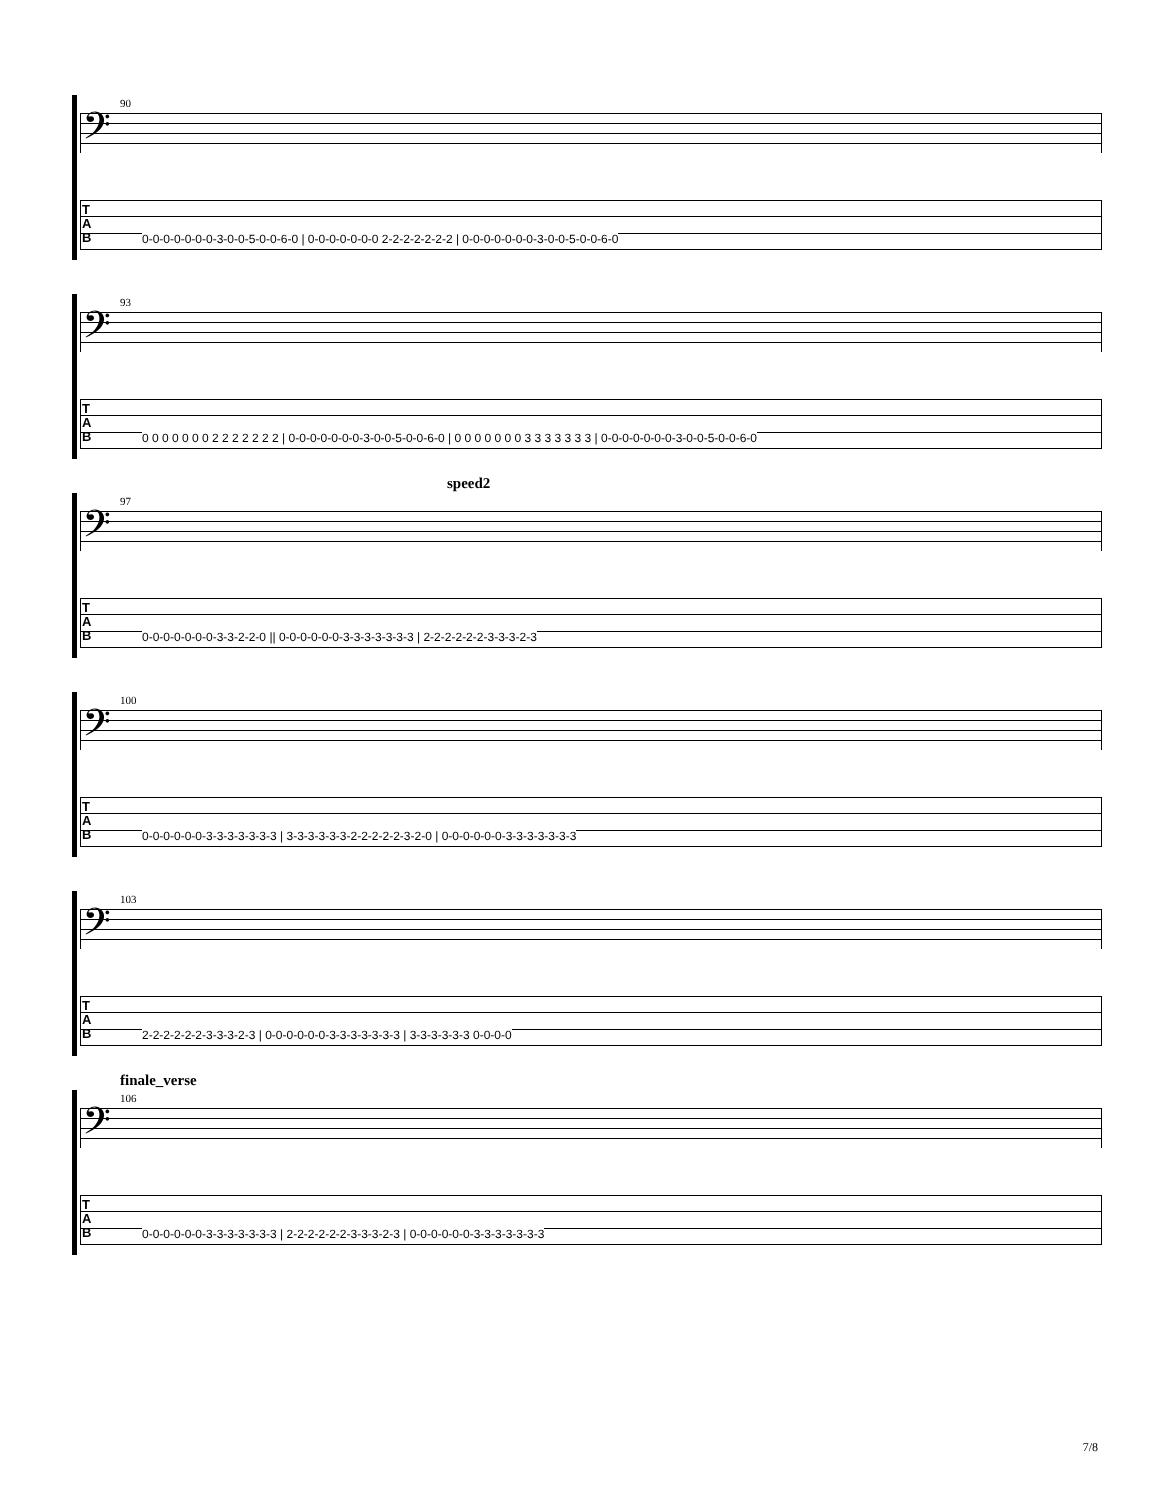𝄢
90
T
A
B
0-0-0-0-0-0-0-3-0-0-5-0-0-6-0 | 0-0-0-0-0-0-0 2-2-2-2-2-2-2 | 0-0-0-0-0-0-0-3-0-0-5-0-0-6-0
𝄢
93
T
A
B
0 0 0 0 0 0 0 2 2 2 2 2 2 2 | 0-0-0-0-0-0-0-3-0-0-5-0-0-6-0 | 0 0 0 0 0 0 0 3 3 3 3 3 3 3 | 0-0-0-0-0-0-0-3-0-0-5-0-0-6-0
𝄢
speed2
97
T
A
B
0-0-0-0-0-0-0-3-3-2-2-0 || 0-0-0-0-0-0-3-3-3-3-3-3-3 | 2-2-2-2-2-2-3-3-3-2-3
𝄢
100
T
A
B
0-0-0-0-0-0-3-3-3-3-3-3-3 | 3-3-3-3-3-3-2-2-2-2-2-3-2-0 | 0-0-0-0-0-0-3-3-3-3-3-3-3
𝄢
103
T
A
B
2-2-2-2-2-2-3-3-3-2-3 | 0-0-0-0-0-0-3-3-3-3-3-3-3 | 3-3-3-3-3-3 0-0-0-0
𝄢
finale_verse
106
T
A
B
0-0-0-0-0-0-3-3-3-3-3-3-3 | 2-2-2-2-2-2-3-3-3-2-3 | 0-0-0-0-0-0-3-3-3-3-3-3-3
7/8